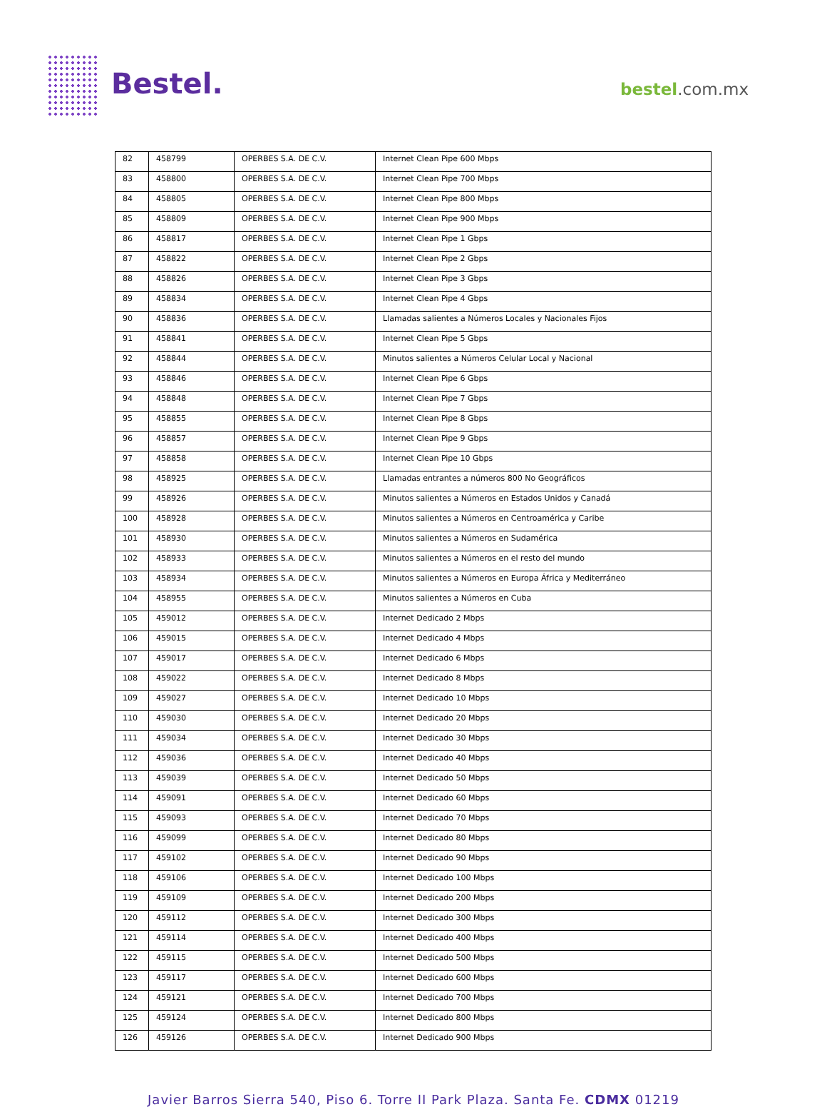Bestel. bestel.com.mx
| 82 | 458799 | OPERBES S.A. DE C.V. | Internet Clean Pipe 600 Mbps |
| 83 | 458800 | OPERBES S.A. DE C.V. | Internet Clean Pipe 700 Mbps |
| 84 | 458805 | OPERBES S.A. DE C.V. | Internet Clean Pipe 800 Mbps |
| 85 | 458809 | OPERBES S.A. DE C.V. | Internet Clean Pipe 900 Mbps |
| 86 | 458817 | OPERBES S.A. DE C.V. | Internet Clean Pipe 1 Gbps |
| 87 | 458822 | OPERBES S.A. DE C.V. | Internet Clean Pipe 2 Gbps |
| 88 | 458826 | OPERBES S.A. DE C.V. | Internet Clean Pipe 3 Gbps |
| 89 | 458834 | OPERBES S.A. DE C.V. | Internet Clean Pipe 4 Gbps |
| 90 | 458836 | OPERBES S.A. DE C.V. | Llamadas salientes a Números Locales y Nacionales Fijos |
| 91 | 458841 | OPERBES S.A. DE C.V. | Internet Clean Pipe 5 Gbps |
| 92 | 458844 | OPERBES S.A. DE C.V. | Minutos salientes a Números Celular Local y Nacional |
| 93 | 458846 | OPERBES S.A. DE C.V. | Internet Clean Pipe 6 Gbps |
| 94 | 458848 | OPERBES S.A. DE C.V. | Internet Clean Pipe 7 Gbps |
| 95 | 458855 | OPERBES S.A. DE C.V. | Internet Clean Pipe 8 Gbps |
| 96 | 458857 | OPERBES S.A. DE C.V. | Internet Clean Pipe 9 Gbps |
| 97 | 458858 | OPERBES S.A. DE C.V. | Internet Clean Pipe 10 Gbps |
| 98 | 458925 | OPERBES S.A. DE C.V. | Llamadas entrantes a números 800 No Geográficos |
| 99 | 458926 | OPERBES S.A. DE C.V. | Minutos salientes a Números en Estados Unidos y Canadá |
| 100 | 458928 | OPERBES S.A. DE C.V. | Minutos salientes a Números en Centroamérica y Caribe |
| 101 | 458930 | OPERBES S.A. DE C.V. | Minutos salientes a Números en Sudamérica |
| 102 | 458933 | OPERBES S.A. DE C.V. | Minutos salientes a Números en el resto del mundo |
| 103 | 458934 | OPERBES S.A. DE C.V. | Minutos salientes a Números en Europa África y Mediterráneo |
| 104 | 458955 | OPERBES S.A. DE C.V. | Minutos salientes a Números en Cuba |
| 105 | 459012 | OPERBES S.A. DE C.V. | Internet Dedicado 2 Mbps |
| 106 | 459015 | OPERBES S.A. DE C.V. | Internet Dedicado 4 Mbps |
| 107 | 459017 | OPERBES S.A. DE C.V. | Internet Dedicado 6 Mbps |
| 108 | 459022 | OPERBES S.A. DE C.V. | Internet Dedicado 8 Mbps |
| 109 | 459027 | OPERBES S.A. DE C.V. | Internet Dedicado 10 Mbps |
| 110 | 459030 | OPERBES S.A. DE C.V. | Internet Dedicado 20 Mbps |
| 111 | 459034 | OPERBES S.A. DE C.V. | Internet Dedicado 30 Mbps |
| 112 | 459036 | OPERBES S.A. DE C.V. | Internet Dedicado 40 Mbps |
| 113 | 459039 | OPERBES S.A. DE C.V. | Internet Dedicado 50 Mbps |
| 114 | 459091 | OPERBES S.A. DE C.V. | Internet Dedicado 60 Mbps |
| 115 | 459093 | OPERBES S.A. DE C.V. | Internet Dedicado 70 Mbps |
| 116 | 459099 | OPERBES S.A. DE C.V. | Internet Dedicado 80 Mbps |
| 117 | 459102 | OPERBES S.A. DE C.V. | Internet Dedicado 90 Mbps |
| 118 | 459106 | OPERBES S.A. DE C.V. | Internet Dedicado 100 Mbps |
| 119 | 459109 | OPERBES S.A. DE C.V. | Internet Dedicado 200 Mbps |
| 120 | 459112 | OPERBES S.A. DE C.V. | Internet Dedicado 300 Mbps |
| 121 | 459114 | OPERBES S.A. DE C.V. | Internet Dedicado 400 Mbps |
| 122 | 459115 | OPERBES S.A. DE C.V. | Internet Dedicado 500 Mbps |
| 123 | 459117 | OPERBES S.A. DE C.V. | Internet Dedicado 600 Mbps |
| 124 | 459121 | OPERBES S.A. DE C.V. | Internet Dedicado 700 Mbps |
| 125 | 459124 | OPERBES S.A. DE C.V. | Internet Dedicado 800 Mbps |
| 126 | 459126 | OPERBES S.A. DE C.V. | Internet Dedicado 900 Mbps |
Javier Barros Sierra 540, Piso 6. Torre II Park Plaza. Santa Fe. CDMX 01219